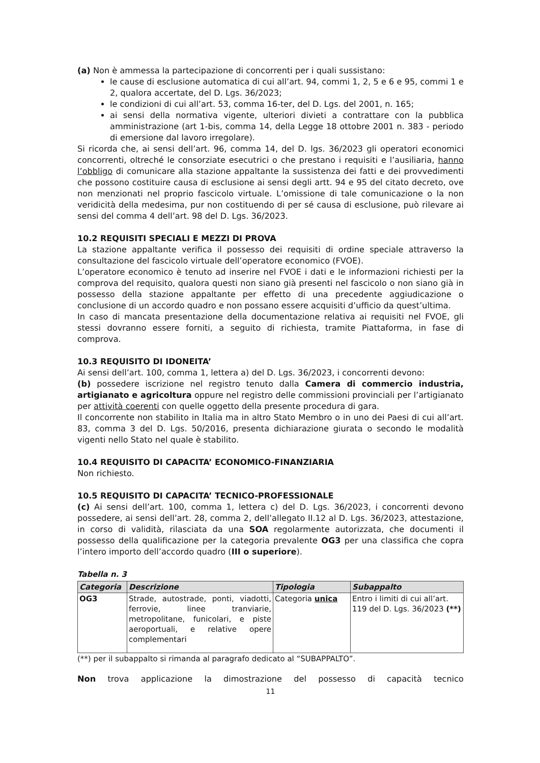(a) Non è ammessa la partecipazione di concorrenti per i quali sussistano:
le cause di esclusione automatica di cui all’art. 94, commi 1, 2, 5 e 6 e 95, commi 1 e 2, qualora accertate, del D. Lgs. 36/2023;
le condizioni di cui all’art. 53, comma 16-ter, del D. Lgs. del 2001, n. 165;
ai sensi della normativa vigente, ulteriori divieti a contrattare con la pubblica amministrazione (art 1-bis, comma 14, della Legge 18 ottobre 2001 n. 383 - periodo di emersione dal lavoro irregolare).
Si ricorda che, ai sensi dell’art. 96, comma 14, del D. lgs. 36/2023 gli operatori economici concorrenti, oltreché le consorziate esecutrici o che prestano i requisiti e l’ausiliaria, hanno l’obbligo di comunicare alla stazione appaltante la sussistenza dei fatti e dei provvedimenti che possono costituire causa di esclusione ai sensi degli artt. 94 e 95 del citato decreto, ove non menzionati nel proprio fascicolo virtuale. L’omissione di tale comunicazione o la non veridicità della medesima, pur non costituendo di per sé causa di esclusione, può rilevare ai sensi del comma 4 dell’art. 98 del D. Lgs. 36/2023.
10.2 REQUISITI SPECIALI E MEZZI DI PROVA
La stazione appaltante verifica il possesso dei requisiti di ordine speciale attraverso la consultazione del fascicolo virtuale dell’operatore economico (FVOE).
L’operatore economico è tenuto ad inserire nel FVOE i dati e le informazioni richiesti per la comprova del requisito, qualora questi non siano già presenti nel fascicolo o non siano già in possesso della stazione appaltante per effetto di una precedente aggiudicazione o conclusione di un accordo quadro e non possano essere acquisiti d’ufficio da quest’ultima.
In caso di mancata presentazione della documentazione relativa ai requisiti nel FVOE, gli stessi dovranno essere forniti, a seguito di richiesta, tramite Piattaforma, in fase di comprova.
10.3 REQUISITO DI IDONEITA’
Ai sensi dell’art. 100, comma 1, lettera a) del D. Lgs. 36/2023, i concorrenti devono:
(b) possedere iscrizione nel registro tenuto dalla Camera di commercio industria, artigianato e agricoltura oppure nel registro delle commissioni provinciali per l’artigianato per attività coerenti con quelle oggetto della presente procedura di gara.
Il concorrente non stabilito in Italia ma in altro Stato Membro o in uno dei Paesi di cui all’art. 83, comma 3 del D. Lgs. 50/2016, presenta dichiarazione giurata o secondo le modalità vigenti nello Stato nel quale è stabilito.
10.4 REQUISITO DI CAPACITA’ ECONOMICO-FINANZIARIA
Non richiesto.
10.5 REQUISITO DI CAPACITA’ TECNICO-PROFESSIONALE
(c) Ai sensi dell’art. 100, comma 1, lettera c) del D. Lgs. 36/2023, i concorrenti devono possedere, ai sensi dell’art. 28, comma 2, dell’allegato II.12 al D. Lgs. 36/2023, attestazione, in corso di validità, rilasciata da una SOA regolarmente autorizzata, che documenti il possesso della qualificazione per la categoria prevalente OG3 per una classifica che copra l’intero importo dell’accordo quadro (III o superiore).
Tabella n. 3
| Categoria | Descrizione | Tipologia | Subappalto |
| --- | --- | --- | --- |
| OG3 | Strade, autostrade, ponti, viadotti, ferrovie, linee tranviarie, metropolitane, funicolari, e piste aeroportuali, e relative opere complementari | Categoria unica | Entro i limiti di cui all’art. 119 del D. Lgs. 36/2023 (**) |
(**) per il subappalto si rimanda al paragrafo dedicato al “SUBAPPALTO”.
Non trova applicazione la dimostrazione del possesso di capacità tecnico
11